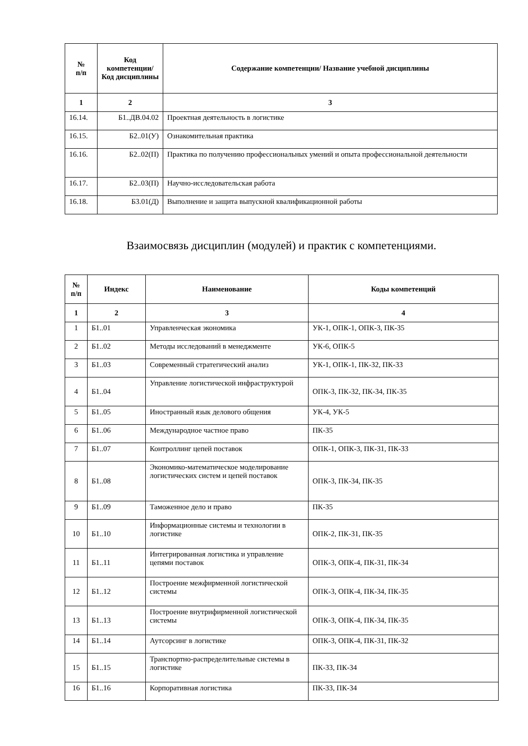| № п/п | Код компетенции/ Код дисциплины | Содержание компетенции/ Название учебной дисциплины |
| --- | --- | --- |
| 1 | 2 | 3 |
| 16.14. | Б1..ДВ.04.02 | Проектная деятельность в логистике |
| 16.15. | Б2..01(У) | Ознакомительная практика |
| 16.16. | Б2..02(П) | Практика по получению профессиональных умений и опыта профессиональной деятельности |
| 16.17. | Б2..03(П) | Научно-исследовательская работа |
| 16.18. | Б3.01(Д) | Выполнение и защита выпускной квалификационной работы |
Взаимосвязь дисциплин (модулей) и практик с компетенциями.
| № п/п | Индекс | Наименование | Коды компетенций |
| --- | --- | --- | --- |
| 1 | 2 | 3 | 4 |
| 1 | Б1..01 | Управленческая экономика | УК-1, ОПК-1, ОПК-3, ПК-35 |
| 2 | Б1..02 | Методы исследований в менеджменте | УК-6, ОПК-5 |
| 3 | Б1..03 | Современный стратегический анализ | УК-1, ОПК-1, ПК-32, ПК-33 |
| 4 | Б1..04 | Управление логистической инфраструктурой | ОПК-3, ПК-32, ПК-34, ПК-35 |
| 5 | Б1..05 | Иностранный язык делового общения | УК-4, УК-5 |
| 6 | Б1..06 | Международное частное право | ПК-35 |
| 7 | Б1..07 | Контроллинг цепей поставок | ОПК-1, ОПК-3, ПК-31, ПК-33 |
| 8 | Б1..08 | Экономико-математическое моделирование логистических систем и цепей поставок | ОПК-3, ПК-34, ПК-35 |
| 9 | Б1..09 | Таможенное дело и право | ПК-35 |
| 10 | Б1..10 | Информационные системы и технологии в логистике | ОПК-2, ПК-31, ПК-35 |
| 11 | Б1..11 | Интегрированная логистика и управление цепями поставок | ОПК-3, ОПК-4, ПК-31, ПК-34 |
| 12 | Б1..12 | Построение межфирменной логистической системы | ОПК-3, ОПК-4, ПК-34, ПК-35 |
| 13 | Б1..13 | Построение внутрифирменной логистической системы | ОПК-3, ОПК-4, ПК-34, ПК-35 |
| 14 | Б1..14 | Аутсорсинг в логистике | ОПК-3, ОПК-4, ПК-31, ПК-32 |
| 15 | Б1..15 | Транспортно-распределительные системы в логистике | ПК-33, ПК-34 |
| 16 | Б1..16 | Корпоративная логистика | ПК-33, ПК-34 |